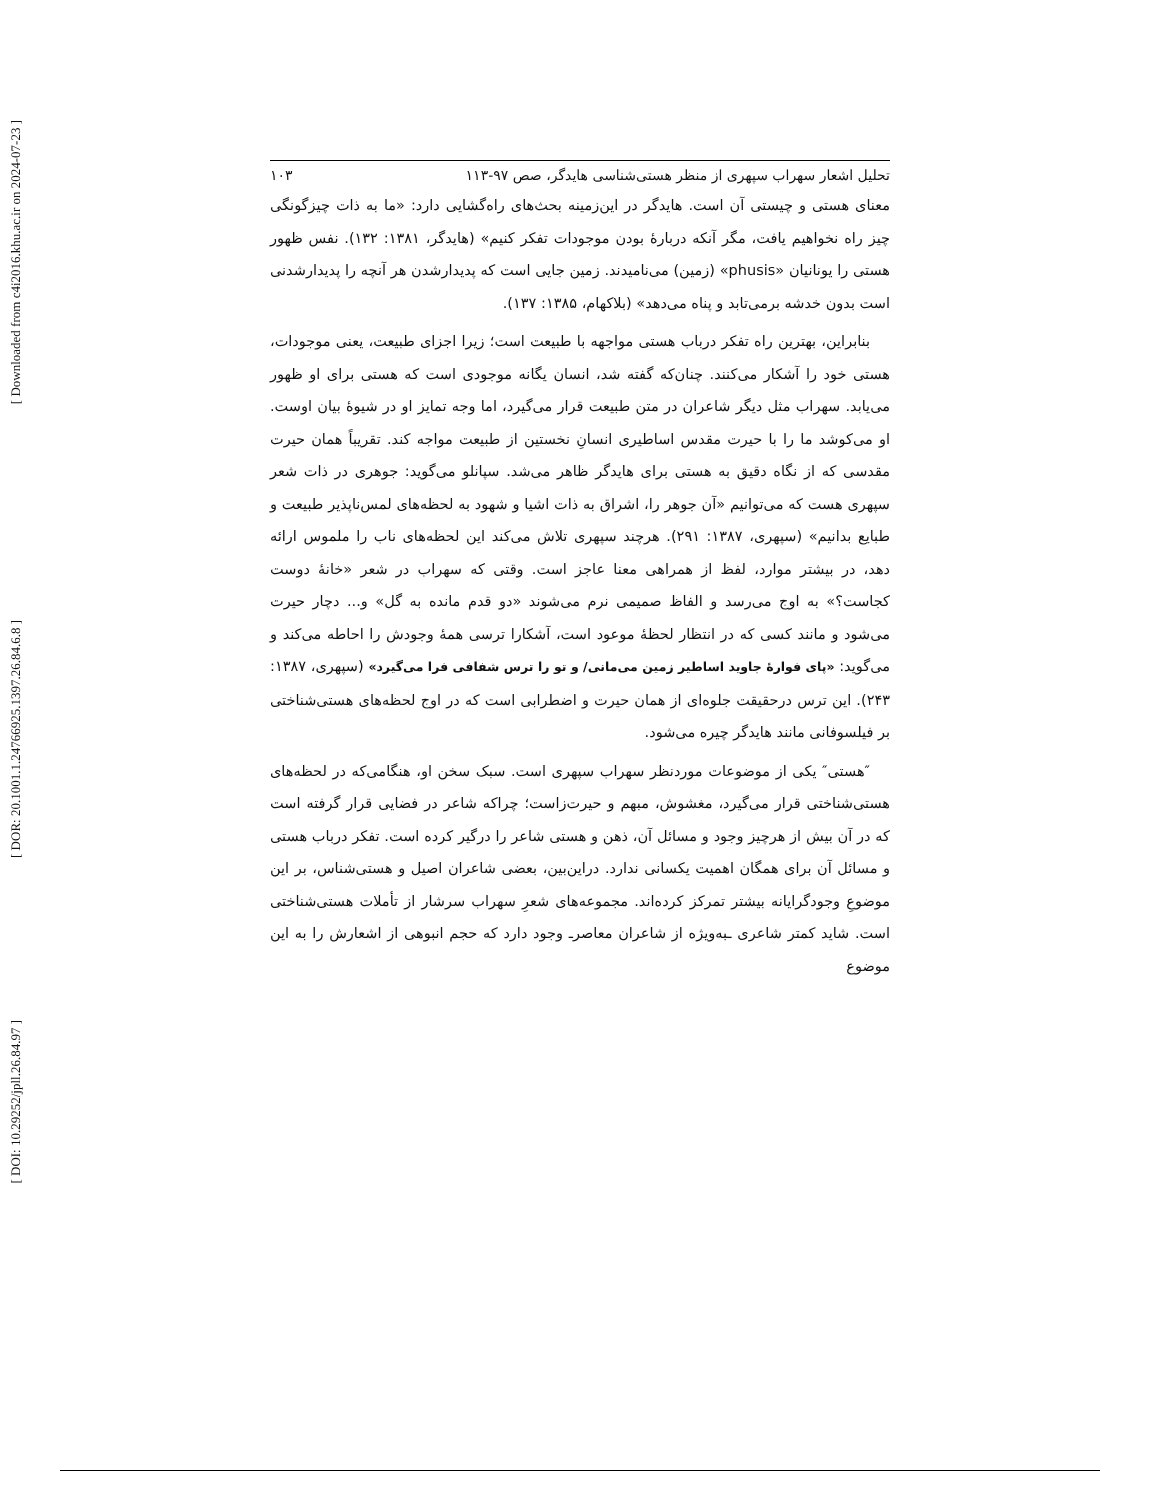[ Downloaded from c4i2016.khu.ac.ir on 2024-07-23 ]
[ DOR: 20.1001.1.24766925.1397.26.84.6.8 ]
[ DOI: 10.29252/jpll.26.84.97 ]
تحلیل اشعار سهراب سپهری از منظر هستی‌شناسی هایدگر، صص ۹۷-۱۱۳ ۱۰۳
معنای هستی و چیستی آن است. هایدگر در این‌زمینه بحث‌های راه‌گشایی دارد: «ما به ذات چیزگونگی چیز راه نخواهیم یافت، مگر آنکه دربارهٔ بودن موجودات تفکر کنیم» (هایدگر، ۱۳۸۱: ۱۳۲). نفس ظهور هستی را یونانیان «phusis» (زمین) می‌نامیدند. زمین جایی است که پدیدارشدن هر آنچه را پدیدارشدنی است بدون خدشه برمی‌تابد و پناه می‌دهد» (بلاکهام، ۱۳۸۵: ۱۳۷).
بنابراین، بهترین راه تفکر درباب هستی مواجهه با طبیعت است؛ زیرا اجزای طبیعت، یعنی موجودات، هستی خود را آشکار می‌کنند. چنان‌که گفته شد، انسان یگانه موجودی است که هستی برای او ظهور می‌یابد. سهراب مثل دیگر شاعران در متن طبیعت قرار می‌گیرد، اما وجه تمایز او در شیوهٔ بیان اوست. او می‌کوشد ما را با حیرت مقدس اساطیری انسانِ نخستین از طبیعت مواجه کند. تقریباً همان حیرت مقدسی که از نگاه دقیق به هستی برای هایدگر ظاهر می‌شد. سپانلو می‌گوید: جوهری در ذات شعر سپهری هست که می‌توانیم «آن جوهر را، اشراق به ذات اشیا و شهود به لحظه‌های لمس‌ناپذیر طبیعت و طبایع بدانیم» (سپهری، ۱۳۸۷: ۲۹۱). هرچند سپهری تلاش می‌کند این لحظه‌های ناب را ملموس ارائه دهد، در بیشتر موارد، لفظ از همراهی معنا عاجز است. وقتی که سهراب در شعر «خانهٔ دوست کجاست؟» به اوج می‌رسد و الفاظ صمیمی نرم می‌شوند «دو قدم مانده به گل» و... دچار حیرت می‌شود و مانند کسی که در انتظار لحظهٔ موعود است، آشکارا ترسی همهٔ وجودش را احاطه می‌کند و می‌گوید: «پای فوارهٔ جاوید اساطیر زمین می‌مانی/ و تو را ترس شفافی فرا می‌گیرد» (سپهری، ۱۳۸۷: ۲۴۳). این ترس درحقیقت جلوه‌ای از همان حیرت و اضطرابی است که در اوج لحظه‌های هستی‌شناختی بر فیلسوفانی مانند هایدگر چیره می‌شود.
″هستی″ یکی از موضوعات موردنظر سهراب سپهری است. سبک سخن او، هنگامی‌که در لحظه‌های هستی‌شناختی قرار می‌گیرد، مغشوش، مبهم و حیرت‌زاست؛ چراکه شاعر در فضایی قرار گرفته است که در آن بیش از هرچیز وجود و مسائل آن، ذهن و هستی شاعر را درگیر کرده است. تفکر درباب هستی و مسائل آن برای همگان اهمیت یکسانی ندارد. دراین‌بین، بعضی شاعران اصیل و هستی‌شناس، بر این موضوعِ وجودگرایانه بیشتر تمرکز کرده‌اند. مجموعه‌های شعرِ سهراب سرشار از تأملات هستی‌شناختی است. شاید کمتر شاعری ـبه‌ویژه از شاعران معاصرـ وجود دارد که حجم انبوهی از اشعارش را به این موضوع